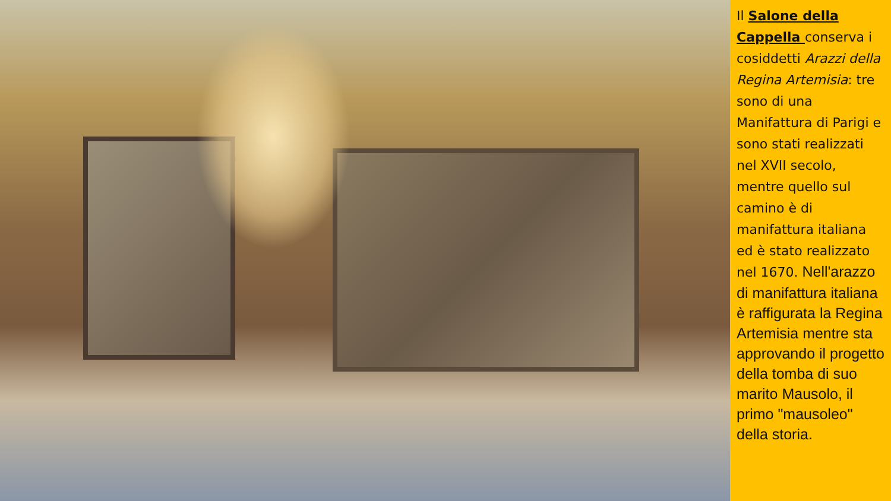Il Salone della Cappella conserva i cosiddetti Arazzi della Regina Artemisia: tre sono di una Manifattura di Parigi e sono stati realizzati nel XVII secolo, mentre quello sul camino è di manifattura italiana ed è stato realizzato nel 1670. Nell'arazzo di manifattura italiana è raffigurata la Regina Artemisia mentre sta approvando il progetto della tomba di suo marito Mausolo, il primo "mausoleo" della storia.